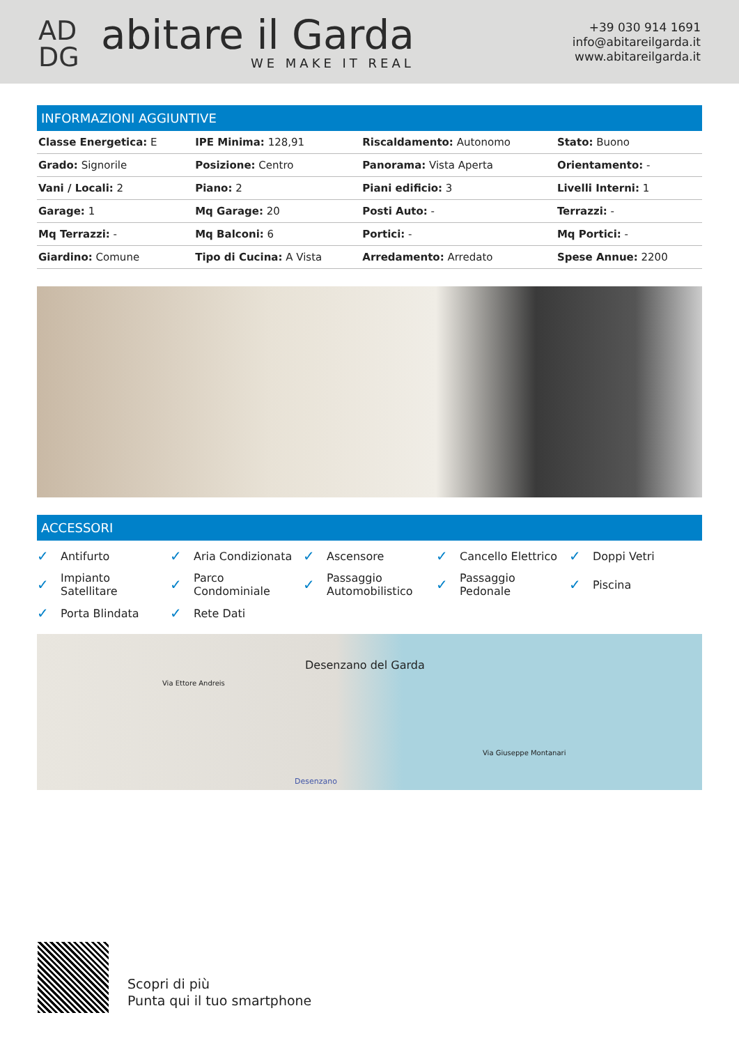AD
DG
abitare il Garda
WE MAKE IT REAL
+39 030 914 1691
info@abitareilgarda.it
www.abitareilgarda.it
INFORMAZIONI AGGIUNTIVE
| Classe Energetica: E | IPE Minima: 128,91 | Riscaldamento: Autonomo | Stato: Buono |
| Grado: Signorile | Posizione: Centro | Panorama: Vista Aperta | Orientamento: - |
| Vani / Locali: 2 | Piano: 2 | Piani edificio: 3 | Livelli Interni: 1 |
| Garage: 1 | Mq Garage: 20 | Posti Auto: - | Terrazzi: - |
| Mq Terrazzi: - | Mq Balconi: 6 | Portici: - | Mq Portici: - |
| Giardino: Comune | Tipo di Cucina: A Vista | Arredamento: Arredato | Spese Annue: 2200 |
ACCESSORI
✓ Antifurto
✓ Aria Condizionata
✓ Ascensore
✓ Cancello Elettrico
✓ Doppi Vetri
✓ Impianto
Satellitare
✓ Parco
Condominiale
✓ Passaggio
Automobilistico
✓ Passaggio
Pedonale
✓ Piscina
✓ Porta Blindata
✓ Rete Dati
Desenzano del Garda
Via Ettore Andreis
Via Giuseppe Montanari
Desenzano
Scopri di più
Punta qui il tuo smartphone